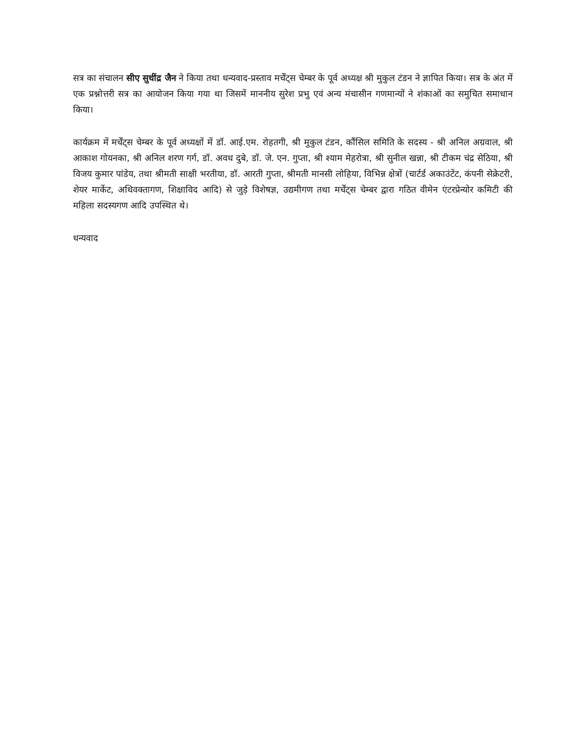सत्र का संचालन सीए सुधींद्र जैन ने किया तथा धन्यवाद-प्रस्ताव मर्चेंट्स चेम्बर के पूर्व अध्यक्ष श्री मुकुल टंडन ने ज्ञापित किया। सत्र के अंत में एक प्रश्नोत्तरी सत्र का आयोजन किया गया था जिसमें माननीय सुरेश प्रभु एवं अन्य मंचासीन गणमान्यों ने शंकाओं का समुचित समाधान किया।
कार्यक्रम में मर्चेंट्स चेम्बर के पूर्व अध्यक्षों में डॉ. आई.एम. रोहतगी, श्री मुकुल टंडन, कौंसिल समिति के सदस्य - श्री अनिल अग्रवाल, श्री आकाश गोयनका, श्री अनिल शरण गर्ग, डॉ. अवध दुबे, डॉ. जे. एन. गुप्ता, श्री श्याम मेहरोत्रा, श्री सुनील खन्ना, श्री टीकम चंद्र सेठिया, श्री विजय कुमार पांडेय, तथा श्रीमती साक्षी भरतीया, डॉ. आरती गुप्ता, श्रीमती मानसी लोहिया, विभिन्न क्षेत्रों (चार्टर्ड अकाउंटेंट, कंपनी सेक्रेटरी, शेयर मार्केट, अधिवक्तागण, शिक्षाविद आदि) से जुड़े विशेषज्ञ, उद्यमीगण तथा मर्चेंट्स चेम्बर द्वारा गठित वीमेन एंटरप्रेन्योर कमिटी की महिला सदस्यगण आदि उपस्थित थे।
धन्यवाद